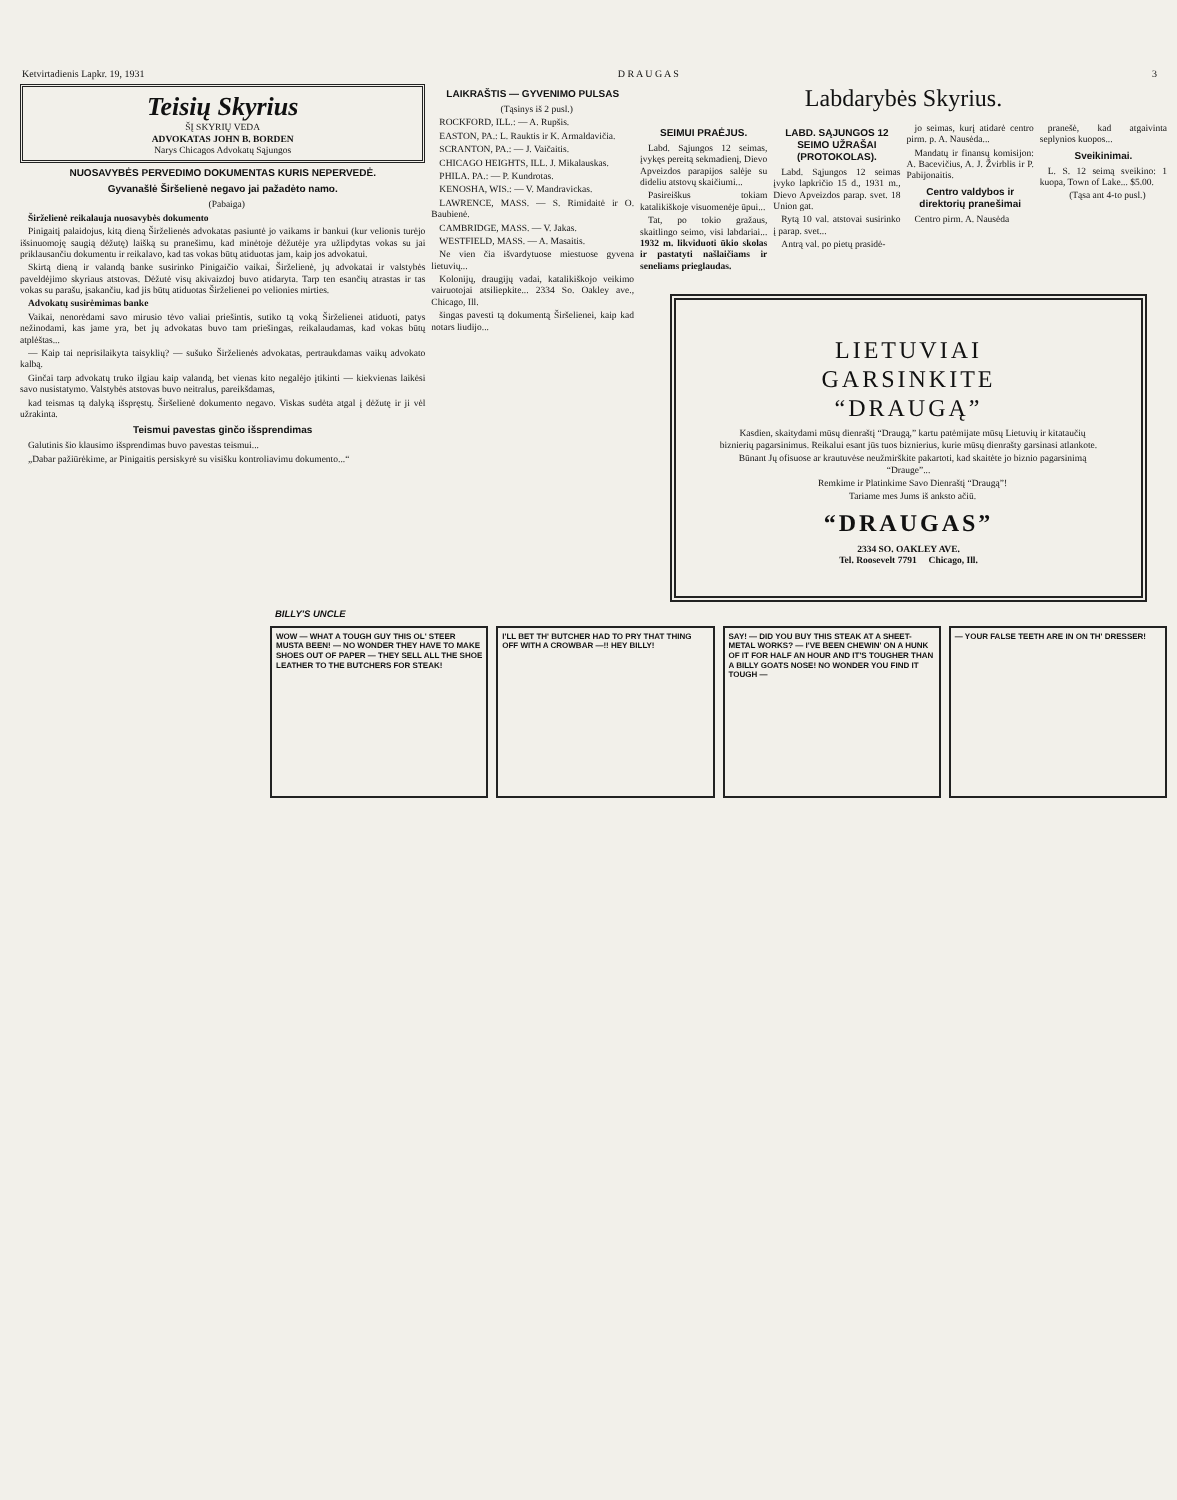Ketvirtadienis Lapkr. 19, 1931 D R A U G A S 3
Teisių Skyrius
ŠĮ SKYRIŲ VEDA
ADVOKATAS JOHN B. BORDEN
Narys Chicagos Advokatų Sąjungos
NUOSAVYBĖS PERVEDIMO DOKUMENTAS KURIS NEPERVEDĖ.
Gyvanašlė Širšelienė negavo jai pažadėto namo.
(Pabaiga)
Širželienė reikalauja nuosavybės dokumento
Pinigaitį palaidojus, kitą dieną Širželienės advokatas pasiuntė jo vaikams ir bankui (kur velionis turėjo išsinuomoję saugią dėžutę) laišką su pranešimu, kad minėtoje dėžutėje yra užlipdytas vokas su jai priklausančiu dokumentu ir reikalavo, kad tas vokas būtų atiduotas jam, kaip jos advokatui.
Skirtą dieną ir valandą banke susirinko Pinigaičio vaikai, Širželienė, jų advokatai ir valstybės paveldėjimo skyriaus atstovas. Dėžutė visų akivaizdoj buvo atidaryta. Tarp ten esančių atrastas ir tas vokas su parašu, įsakančiu, kad jis būtų atiduotas Širželienei po velionies mirties.
Advokatų susirėmimas banke
Vaikai, nenorėdami savo mirusio tėvo valiai priešintis, sutiko tą voką Širželienei atiduoti, patys nežinodami, kas jame yra, bet jų advokatas buvo tam priešingas, reikalaudamas, kad vokas būtų atplėštas...
— Kaip tai neprisilaikyta taisyklių? — sušuko Širželienės advokatas, pertraukdamas vaikų advokato kalbą.
Ginčai tarp advokatų truko ilgiau kaip valandą, bet vienas kito negalėjo įtikinti — kiekvienas laikėsi savo nusistatymo. Valstybės atstovas buvo neitralus, pareikšdamas,
kad teismas tą dalyką išspręstų. Širšelienė dokumento negavo. Viskas sudėta atgal į dėžutę ir ji vėl užrakinta.
Teismui pavestas ginčo išsprendimas
Galutinis šio klausimo išsprendimas buvo pavestas teismui...
„Dabar pažiūrėkime, ar Pinigaitis persiskyrė su visišku kontroliavimu dokumento...“
LAIKRAŠTIS — GYVENIMO PULSAS
(Tąsinys iš 2 pusl.)
ROCKFORD, ILL.: — A. Rupšis.
EASTON, PA.: L. Rauktis ir K. Armaldavičia.
SCRANTON, PA.: — J. Vaičaitis.
CHICAGO HEIGHTS, ILL. J. Mikalauskas.
PHILA. PA.: — P. Kundrotas.
KENOSHA, WIS.: — V. Mandravickas.
LAWRENCE, MASS. — S. Rimidaitė ir O. Baubienė.
CAMBRIDGE, MASS. — V. Jakas.
WESTFIELD, MASS. — A. Masaitis.
Ne vien čia išvardytuose miestuose gyvena lietuvių...
Kolonijų, draugijų vadai, katalikiškojo veikimo vairuotojai atsiliepkite... 2334 So. Oakley ave., Chicago, Ill.
šingas pavesti tą dokumentą Širšelienei, kaip kad notars liudijo...
Labdarybės Skyrius.
SEIMUI PRAĖJUS.
Labd. Sąjungos 12 seimas, įvykęs pereitą sekmadienį, Dievo Apveizdos parapijos salėje su dideliu atstovų skaičiumi...
Pasireiškus tokiam katalikiškoje visuomenėje ūpui...
Tat, po tokio gražaus, skaitlingo seimo, visi labdariai... 1932 m. likviduoti ūkio skolas ir pastatyti našlaičiams ir seneliams prieglaudas.
LABD. SĄJUNGOS 12 SEIMO UŽRAŠAI (PROTOKOLAS).
Labd. Sąjungos 12 seimas įvyko lapkričio 15 d., 1931 m., Dievo Apveizdos parap. svet. 18 Union gat.
Rytą 10 val. atstovai susirinko į parap. svet...
Antrą val. po pietų prasidė-
jo seimas, kurį atidarė centro pirm. p. A. Nausėda...
Mandatų ir finansų komisijon: A. Bacevičius, A. J. Žvirblis ir P. Pabijonaitis.
Centro valdybos ir direktorių pranešimai
Centro pirm. A. Nausėda
pranešė, kad atgaivinta seplynios kuopos...
Sveikinimai.
L. S. 12 seimą sveikino: 1 kuopa, Town of Lake... $5.00.
(Tąsa ant 4-to pusl.)
LIETUVIAI
GARSINKITE
“DRAUGĄ”
Kasdien, skaitydami mūsų dienraštį “Draugą,” kartu patėmijate mūsų Lietuvių ir kitataučių biznierių pagarsinimus. Reikalui esant jūs tuos biznierius, kurie mūsų dienrašty garsinasi atlankote.
Būnant Jų ofisuose ar krautuvėse neužmirškite pakartoti, kad skaitėte jo biznio pagarsinimą “Drauge”...
Remkime ir Platinkime Savo Dienraštį “Draugą”!
Tariame mes Jums iš anksto ačiū.
“DRAUGAS”
2334 SO. OAKLEY AVE.
Tel. Roosevelt 7791 Chicago, Ill.
BILLY'S UNCLE
WOW — WHAT A TOUGH GUY THIS OL' STEER MUSTA BEEN! — NO WONDER THEY HAVE TO MAKE SHOES OUT OF PAPER — THEY SELL ALL THE SHOE LEATHER TO THE BUTCHERS FOR STEAK!
I'LL BET TH' BUTCHER HAD TO PRY THAT THING OFF WITH A CROWBAR —!! HEY BILLY!
SAY! — DID YOU BUY THIS STEAK AT A SHEET-METAL WORKS? — I'VE BEEN CHEWIN' ON A HUNK OF IT FOR HALF AN HOUR AND IT'S TOUGHER THAN A BILLY GOATS NOSE! NO WONDER YOU FIND IT TOUGH —
— YOUR FALSE TEETH ARE IN ON TH' DRESSER!